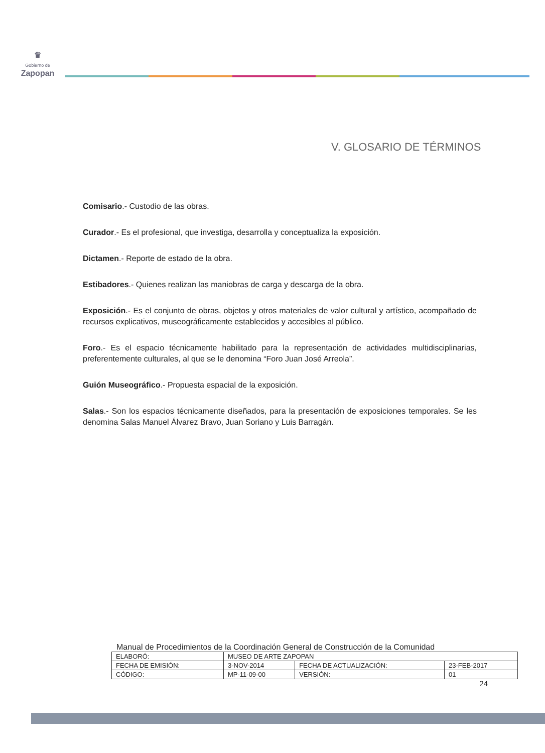♛
Gobierno de
Zapopan
V. GLOSARIO DE TÉRMINOS
Comisario.- Custodio de las obras.
Curador.- Es el profesional, que investiga, desarrolla y conceptualiza la exposición.
Dictamen.- Reporte de estado de la obra.
Estibadores.- Quienes realizan las maniobras de carga y descarga de la obra.
Exposición.- Es el conjunto de obras, objetos y otros materiales de valor cultural y artístico, acompañado de recursos explicativos, museográficamente establecidos y accesibles al público.
Foro.- Es el espacio técnicamente habilitado para la representación de actividades multidisciplinarias, preferentemente culturales, al que se le denomina “Foro Juan José Arreola”.
Guión Museográfico.- Propuesta espacial de la exposición.
Salas.- Son los espacios técnicamente diseñados, para la presentación de exposiciones temporales. Se les denomina Salas Manuel Álvarez Bravo, Juan Soriano y Luis Barragán.
Manual de Procedimientos de la Coordinación General de Construcción de la Comunidad
| ELABORÓ: | MUSEO DE ARTE ZAPOPAN | | |
| FECHA DE EMISIÓN: | 3-NOV-2014 | FECHA DE ACTUALIZACIÓN: | 23-FEB-2017 |
| CÓDIGO: | MP-11-09-00 | VERSIÓN: | 01 |
24